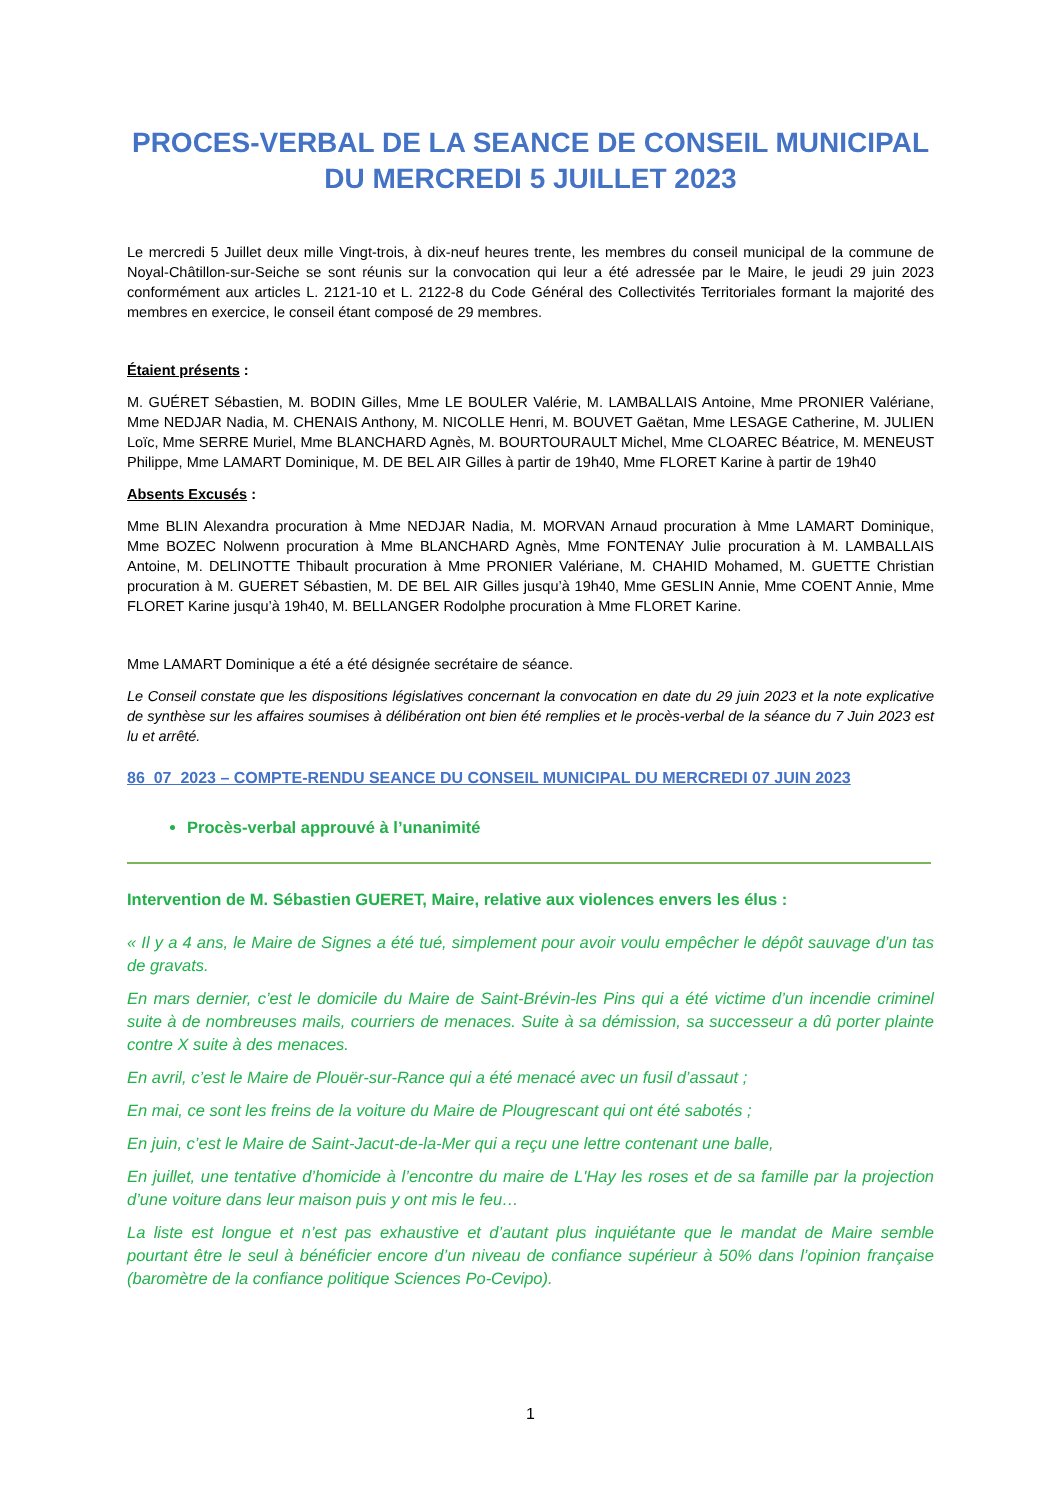PROCES-VERBAL DE LA SEANCE DE CONSEIL MUNICIPAL DU MERCREDI 5 JUILLET 2023
Le mercredi 5 Juillet deux mille Vingt-trois, à dix-neuf heures trente, les membres du conseil municipal de la commune de Noyal-Châtillon-sur-Seiche se sont réunis sur la convocation qui leur a été adressée par le Maire, le jeudi 29 juin 2023 conformément aux articles L. 2121-10 et L. 2122-8 du Code Général des Collectivités Territoriales formant la majorité des membres en exercice, le conseil étant composé de 29 membres.
Étaient présents :
M. GUÉRET Sébastien, M. BODIN Gilles, Mme LE BOULER Valérie, M. LAMBALLAIS Antoine, Mme PRONIER Valériane, Mme NEDJAR Nadia, M. CHENAIS Anthony, M. NICOLLE Henri, M. BOUVET Gaëtan, Mme LESAGE Catherine, M. JULIEN Loïc, Mme SERRE Muriel, Mme BLANCHARD Agnès, M. BOURTOURAULT Michel, Mme CLOAREC Béatrice, M. MENEUST Philippe, Mme LAMART Dominique, M. DE BEL AIR Gilles à partir de 19h40, Mme FLORET Karine à partir de 19h40
Absents Excusés :
Mme BLIN Alexandra procuration à Mme NEDJAR Nadia, M. MORVAN Arnaud procuration à Mme LAMART Dominique, Mme BOZEC Nolwenn procuration à Mme BLANCHARD Agnès, Mme FONTENAY Julie procuration à M. LAMBALLAIS Antoine, M. DELINOTTE Thibault procuration à Mme PRONIER Valériane, M. CHAHID Mohamed, M. GUETTE Christian procuration à M. GUERET Sébastien, M. DE BEL AIR Gilles jusqu’à 19h40, Mme GESLIN Annie, Mme COENT Annie, Mme FLORET Karine jusqu’à 19h40, M. BELLANGER Rodolphe procuration à Mme FLORET Karine.
Mme LAMART Dominique a été a été désignée secrétaire de séance.
Le Conseil constate que les dispositions législatives concernant la convocation en date du 29 juin 2023 et la note explicative de synthèse sur les affaires soumises à délibération ont bien été remplies et le procès-verbal de la séance du 7 Juin 2023 est lu et arrêté.
86_07_2023 – COMPTE-RENDU SEANCE DU CONSEIL MUNICIPAL DU MERCREDI 07 JUIN 2023
Procès-verbal approuvé à l’unanimité
Intervention de M. Sébastien GUERET, Maire, relative aux violences envers les élus :
« Il y a 4 ans, le Maire de Signes a été tué, simplement pour avoir voulu empêcher le dépôt sauvage d’un tas de gravats.
En mars dernier, c’est le domicile du Maire de Saint-Brévin-les Pins qui a été victime d’un incendie criminel suite à de nombreuses mails, courriers de menaces. Suite à sa démission, sa successeur a dû porter plainte contre X suite à des menaces.
En avril, c’est le Maire de Plouër-sur-Rance qui a été menacé avec un fusil d’assaut ;
En mai, ce sont les freins de la voiture du Maire de Plougrescant qui ont été sabotés ;
En juin, c’est le Maire de Saint-Jacut-de-la-Mer qui a reçu une lettre contenant une balle,
En juillet, une tentative d’homicide à l’encontre du maire de L'Hay les roses et de sa famille par la projection d’une voiture dans leur maison puis y ont mis le feu…
La liste est longue et n’est pas exhaustive et d’autant plus inquiétante que le mandat de Maire semble pourtant être le seul à bénéficier encore d’un niveau de confiance supérieur à 50% dans l’opinion française (baromètre de la confiance politique Sciences Po-Cevipo).
1